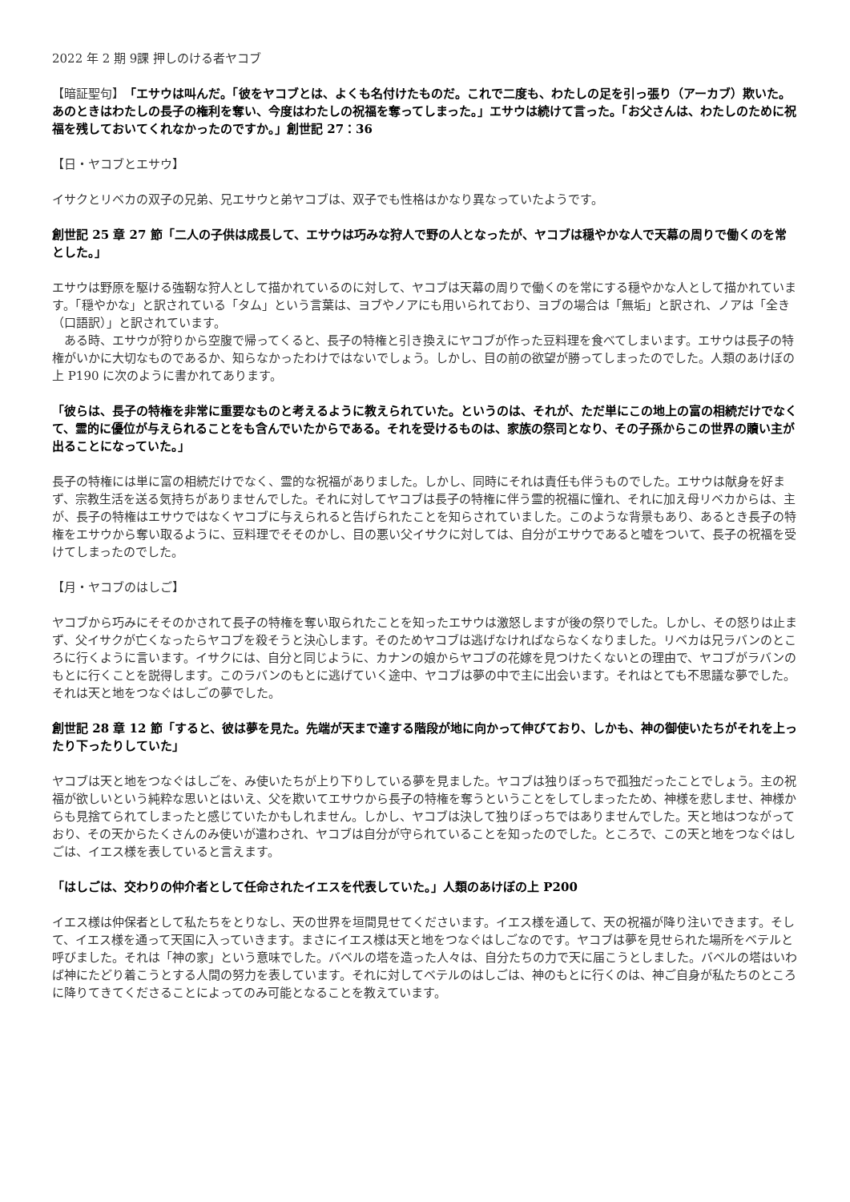2022 年 2 期 9課 押しのける者ヤコブ
【暗証聖句】「エサウは叫んだ。「彼をヤコブとは、よくも名付けたものだ。これで二度も、わたしの足を引っ張り（アーカブ）欺いた。あのときはわたしの長子の権利を奪い、今度はわたしの祝福を奪ってしまった。」エサウは続けて言った。「お父さんは、わたしのために祝福を残しておいてくれなかったのですか。」創世記 27：36
【日・ヤコブとエサウ】
イサクとリベカの双子の兄弟、兄エサウと弟ヤコブは、双子でも性格はかなり異なっていたようです。
創世記 25 章 27 節「二人の子供は成長して、エサウは巧みな狩人で野の人となったが、ヤコブは穏やかな人で天幕の周りで働くのを常とした。」
エサウは野原を駆ける強靭な狩人として描かれているのに対して、ヤコブは天幕の周りで働くのを常にする穏やかな人として描かれています。「穏やかな」と訳されている「タム」という言葉は、ヨブやノアにも用いられており、ヨブの場合は「無垢」と訳され、ノアは「全き（口語訳）」と訳されています。
　ある時、エサウが狩りから空腹で帰ってくると、長子の特権と引き換えにヤコブが作った豆料理を食べてしまいます。エサウは長子の特権がいかに大切なものであるか、知らなかったわけではないでしょう。しかし、目の前の欲望が勝ってしまったのでした。人類のあけぼの上 P190 に次のように書かれてあります。
「彼らは、長子の特権を非常に重要なものと考えるように教えられていた。というのは、それが、ただ単にこの地上の富の相続だけでなくて、霊的に優位が与えられることをも含んでいたからである。それを受けるものは、家族の祭司となり、その子孫からこの世界の贖い主が出ることになっていた。」
長子の特権には単に富の相続だけでなく、霊的な祝福がありました。しかし、同時にそれは責任も伴うものでした。エサウは献身を好まず、宗教生活を送る気持ちがありませんでした。それに対してヤコブは長子の特権に伴う霊的祝福に憧れ、それに加え母リベカからは、主が、長子の特権はエサウではなくヤコブに与えられると告げられたことを知らされていました。このような背景もあり、あるとき長子の特権をエサウから奪い取るように、豆料理でそそのかし、目の悪い父イサクに対しては、自分がエサウであると嘘をついて、長子の祝福を受けてしまったのでした。
【月・ヤコブのはしご】
ヤコブから巧みにそそのかされて長子の特権を奪い取られたことを知ったエサウは激怒しますが後の祭りでした。しかし、その怒りは止まず、父イサクが亡くなったらヤコブを殺そうと決心します。そのためヤコブは逃げなければならなくなりました。リベカは兄ラバンのところに行くように言います。イサクには、自分と同じように、カナンの娘からヤコブの花嫁を見つけたくないとの理由で、ヤコブがラバンのもとに行くことを説得します。このラバンのもとに逃げていく途中、ヤコブは夢の中で主に出会います。それはとても不思議な夢でした。それは天と地をつなぐはしごの夢でした。
創世記 28 章 12 節「すると、彼は夢を見た。先端が天まで達する階段が地に向かって伸びており、しかも、神の御使いたちがそれを上ったり下ったりしていた」
ヤコブは天と地をつなぐはしごを、み使いたちが上り下りしている夢を見ました。ヤコブは独りぼっちで孤独だったことでしょう。主の祝福が欲しいという純粋な思いとはいえ、父を欺いてエサウから長子の特権を奪うということをしてしまったため、神様を悲しませ、神様からも見捨てられてしまったと感じていたかもしれません。しかし、ヤコブは決して独りぼっちではありませんでした。天と地はつながっており、その天からたくさんのみ使いが遣わされ、ヤコブは自分が守られていることを知ったのでした。ところで、この天と地をつなぐはしごは、イエス様を表していると言えます。
「はしごは、交わりの仲介者として任命されたイエスを代表していた。」人類のあけぼの上 P200
イエス様は仲保者として私たちをとりなし、天の世界を垣間見せてくださいます。イエス様を通して、天の祝福が降り注いできます。そして、イエス様を通って天国に入っていきます。まさにイエス様は天と地をつなぐはしごなのです。ヤコブは夢を見せられた場所をベテルと呼びました。それは「神の家」という意味でした。バベルの塔を造った人々は、自分たちの力で天に届こうとしました。バベルの塔はいわば神にたどり着こうとする人間の努力を表しています。それに対してベテルのはしごは、神のもとに行くのは、神ご自身が私たちのところに降りてきてくださることによってのみ可能となることを教えています。